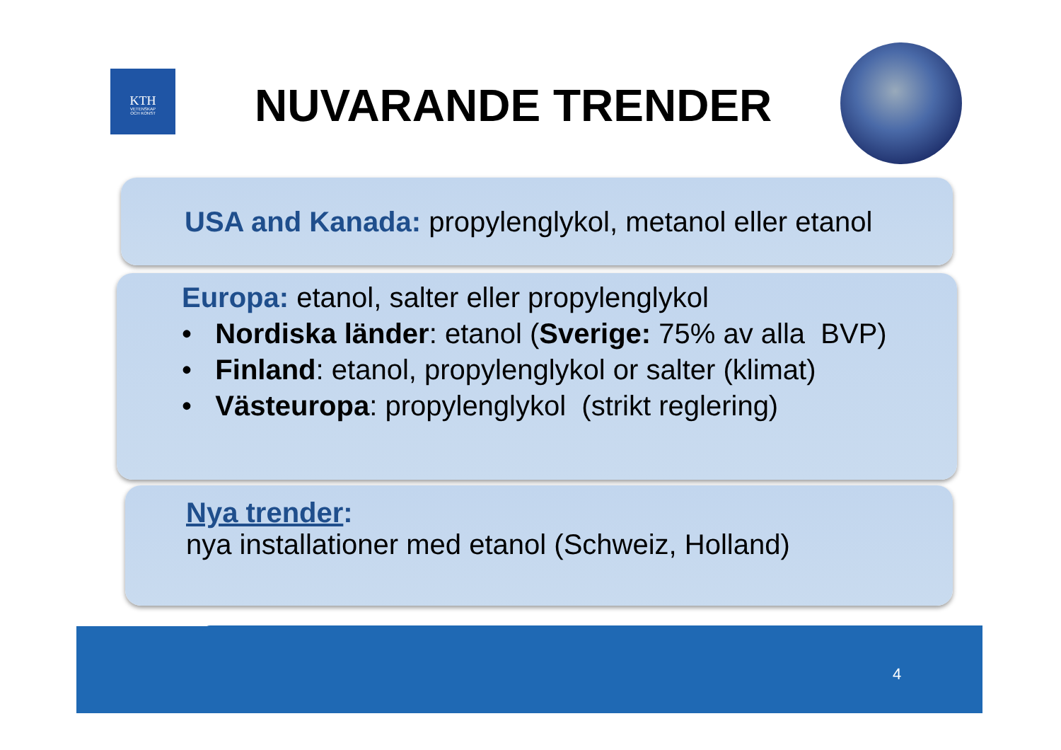KTH
VETENSKAP
OCH KONST
NUVARANDE TRENDER
USA and Kanada: propylenglykol, metanol eller etanol
Europa: etanol, salter eller propylenglykol
• Nordiska länder: etanol (Sverige: 75% av alla BVP)
• Finland: etanol, propylenglykol or salter (klimat)
• Västeuropa: propylenglykol (strikt reglering)
Nya trender:
nya installationer med etanol (Schweiz, Holland)
4